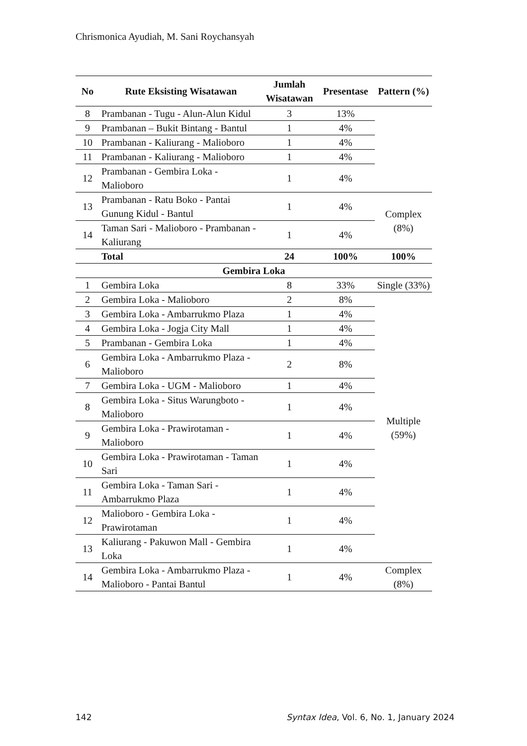Chrismonica Ayudiah, M. Sani Roychansyah
| No | Rute Eksisting Wisatawan | Jumlah Wisatawan | Presentase | Pattern (%) |
| --- | --- | --- | --- | --- |
| 8 | Prambanan - Tugu - Alun-Alun Kidul | 3 | 13% | |
| 9 | Prambanan – Bukit Bintang - Bantul | 1 | 4% | |
| 10 | Prambanan - Kaliurang - Malioboro | 1 | 4% | |
| 11 | Prambanan - Kaliurang - Malioboro | 1 | 4% | |
| 12 | Prambanan - Gembira Loka - Malioboro | 1 | 4% | |
| 13 | Prambanan - Ratu Boko - Pantai Gunung Kidul - Bantul | 1 | 4% | Complex (8%) |
| 14 | Taman Sari - Malioboro - Prambanan - Kaliurang | 1 | 4% | |
| | Total | 24 | 100% | 100% |
| Gembira Loka | | | | |
| 1 | Gembira Loka | 8 | 33% | Single (33%) |
| 2 | Gembira Loka - Malioboro | 2 | 8% | Multiple (59%) |
| 3 | Gembira Loka - Ambarrukmo Plaza | 1 | 4% | |
| 4 | Gembira Loka - Jogja City Mall | 1 | 4% | |
| 5 | Prambanan - Gembira Loka | 1 | 4% | |
| 6 | Gembira Loka - Ambarrukmo Plaza - Malioboro | 2 | 8% | |
| 7 | Gembira Loka - UGM - Malioboro | 1 | 4% | |
| 8 | Gembira Loka - Situs Warungboto - Malioboro | 1 | 4% | |
| 9 | Gembira Loka - Prawirotaman - Malioboro | 1 | 4% | |
| 10 | Gembira Loka - Prawirotaman - Taman Sari | 1 | 4% | |
| 11 | Gembira Loka - Taman Sari - Ambarrukmo Plaza | 1 | 4% | |
| 12 | Malioboro - Gembira Loka - Prawirotaman | 1 | 4% | |
| 13 | Kaliurang - Pakuwon Mall - Gembira Loka | 1 | 4% | |
| 14 | Gembira Loka - Ambarrukmo Plaza - Malioboro - Pantai Bantul | 1 | 4% | Complex (8%) |
142 Syntax Idea, Vol. 6, No. 1, January 2024